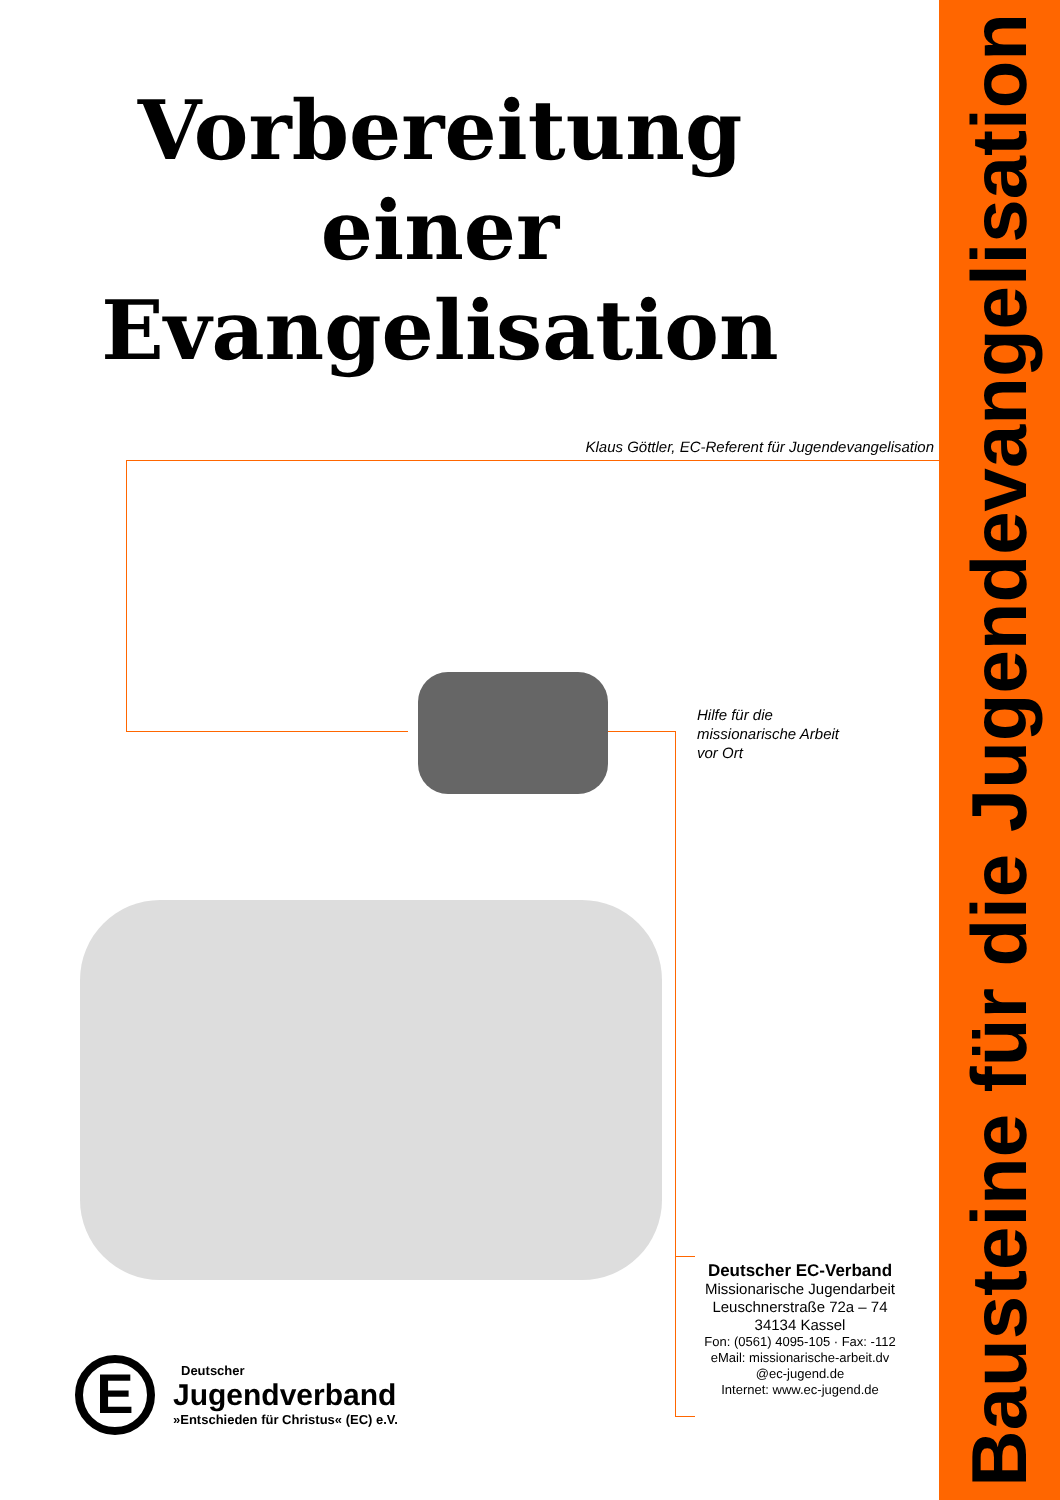Bausteine für die Jugendevangelisation
Vorbereitung
einer
Evangelisation
Klaus Göttler, EC-Referent für Jugendevangelisation
Hilfe für die
missionarische Arbeit
vor Ort
Deutscher EC-Verband
Missionarische Jugendarbeit
Leuschnerstraße 72a – 74
34134 Kassel
Fon: (0561) 4095-105 · Fax: -112
eMail: missionarische-arbeit.dv
@ec-jugend.de
Internet: www.ec-jugend.de
E
Deutscher
Jugendverband
»Entschieden für Christus« (EC) e.V.